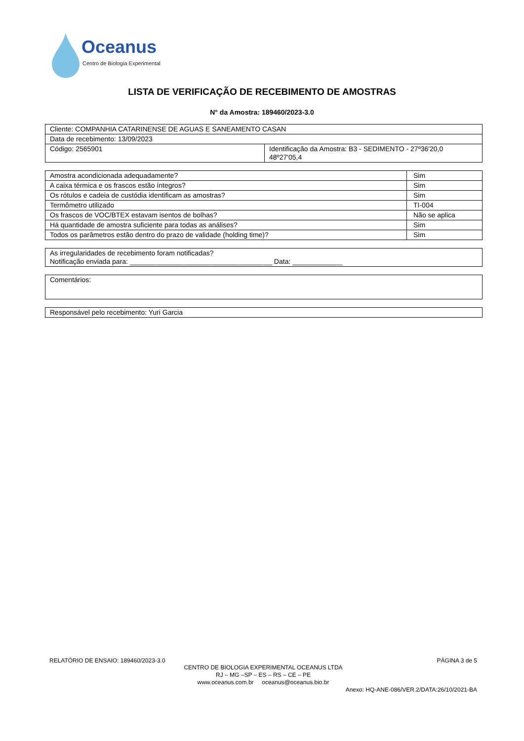Oceanus
Centro de Biologia Experimental
LISTA DE VERIFICAÇÃO DE RECEBIMENTO DE AMOSTRAS
N° da Amostra: 189460/2023-3.0
| Cliente: COMPANHIA CATARINENSE DE AGUAS E SANEAMENTO CASAN | |
| Data de recebimento: 13/09/2023 | |
| Código: 2565901 | Identificação da Amostra: B3 - SEDIMENTO - 27º36'20,0 48º27'05,4 |
| Amostra acondicionada adequadamente? | Sim |
| A caixa térmica e os frascos estão íntegros? | Sim |
| Os rótulos e cadeia de custódia identificam as amostras? | Sim |
| Termômetro utilizado | TI-004 |
| Os frascos de VOC/BTEX estavam isentos de bolhas? | Não se aplica |
| Há quantidade de amostra suficiente para todas as análises? | Sim |
| Todos os parâmetros estão dentro do prazo de validade (holding time)? | Sim |
| As irregularidades de recebimento foram notificadas? Notificação enviada para: _____________________________________ Data: _____________ |
| Comentários: |
| Responsável pelo recebimento: Yuri Garcia |
RELATÓRIO DE ENSAIO: 189460/2023-3.0 PÁGINA 3 de 5
CENTRO DE BIOLOGIA EXPERIMENTAL OCEANUS LTDA
RJ – MG –SP – ES – RS – CE – PE
www.oceanus.com.br oceanus@oceanus.bio.br
Anexo: HQ-ANE-086/VER.2/DATA:26/10/2021-BA